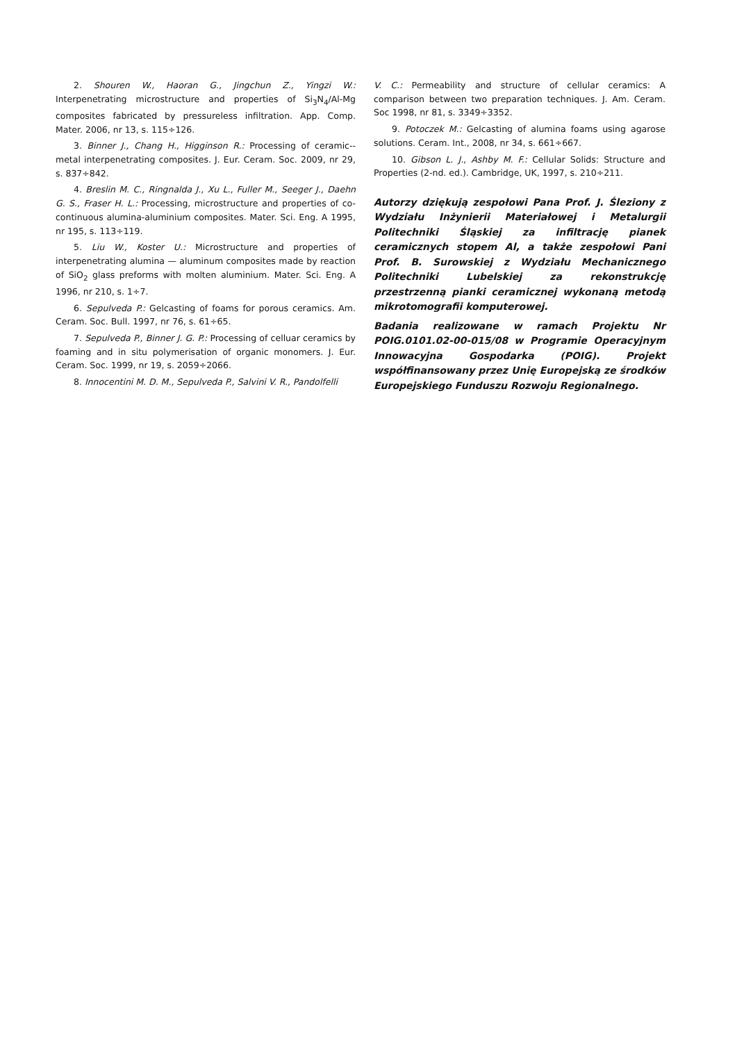2. Shouren W., Haoran G., Jingchun Z., Yingzi W.: Interpenetrating microstructure and properties of Si<sub>3</sub>N<sub>4</sub>/Al-Mg composites fabricated by pressureless infiltration. App. Comp. Mater. 2006, nr 13, s. 115÷126.
3. Binner J., Chang H., Higginson R.: Processing of ceramic--metal interpenetrating composites. J. Eur. Ceram. Soc. 2009, nr 29, s. 837÷842.
4. Breslin M. C., Ringnalda J., Xu L., Fuller M., Seeger J., Daehn G. S., Fraser H. L.: Processing, microstructure and properties of co-continuous alumina-aluminium composites. Mater. Sci. Eng. A 1995, nr 195, s. 113÷119.
5. Liu W., Koster U.: Microstructure and properties of interpenetrating alumina — aluminum composites made by reaction of SiO<sub>2</sub> glass preforms with molten aluminium. Mater. Sci. Eng. A 1996, nr 210, s. 1÷7.
6. Sepulveda P.: Gelcasting of foams for porous ceramics. Am. Ceram. Soc. Bull. 1997, nr 76, s. 61÷65.
7. Sepulveda P., Binner J. G. P.: Processing of celluar ceramics by foaming and in situ polymerisation of organic monomers. J. Eur. Ceram. Soc. 1999, nr 19, s. 2059÷2066.
8. Innocentini M. D. M., Sepulveda P., Salvini V. R., Pandolfelli
V. C.: Permeability and structure of cellular ceramics: A comparison between two preparation techniques. J. Am. Ceram. Soc 1998, nr 81, s. 3349÷3352.
9. Potoczek M.: Gelcasting of alumina foams using agarose solutions. Ceram. Int., 2008, nr 34, s. 661÷667.
10. Gibson L. J., Ashby M. F.: Cellular Solids: Structure and Properties (2-nd. ed.). Cambridge, UK, 1997, s. 210÷211.
Autorzy dziękują zespołowi Pana Prof. J. Śleziony z Wydziału Inżynierii Materiałowej i Metalurgii Politechniki Śląskiej za infiltrację pianek ceramicznych stopem Al, a także zespołowi Pani Prof. B. Surowskiej z Wydziału Mechanicznego Politechniki Lubelskiej za rekonstrukcję przestrzenną pianki ceramicznej wykonaną metodą mikrotomografii komputerowej.
Badania realizowane w ramach Projektu Nr POIG.0101.02-00-015/08 w Programie Operacyjnym Innowacyjna Gospodarka (POIG). Projekt współfinansowany przez Unię Europejską ze środków Europejskiego Funduszu Rozwoju Regionalnego.